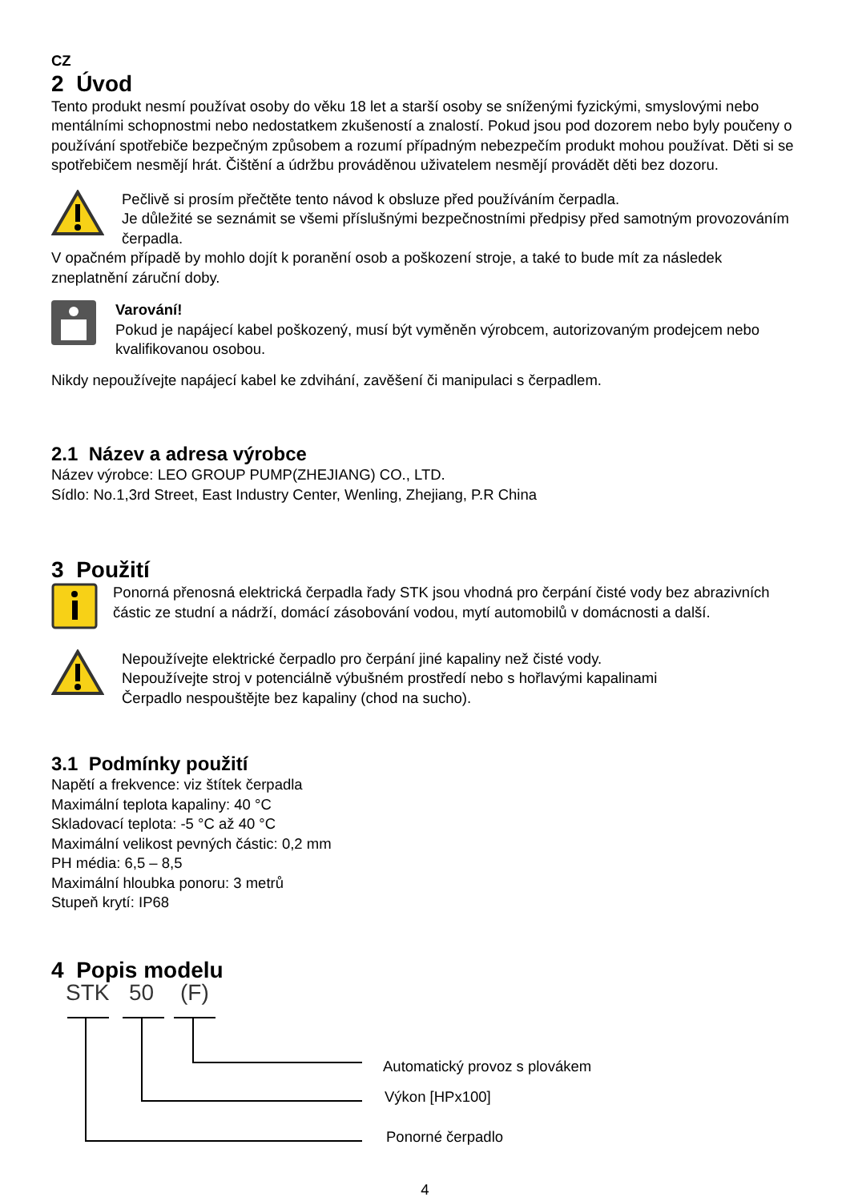CZ
2 Úvod
Tento produkt nesmí používat osoby do věku 18 let a starší osoby se sníženými fyzickými, smyslovými nebo mentálními schopnostmi nebo nedostatkem zkušeností a znalostí. Pokud jsou pod dozorem nebo byly poučeny o používání spotřebiče bezpečným způsobem a rozumí případným nebezpečím produkt mohou používat. Děti si se spotřebičem nesmějí hrát. Čištění a údržbu prováděnou uživatelem nesmějí provádět děti bez dozoru.
Pečlivě si prosím přečtěte tento návod k obsluze před používáním čerpadla.
Je důležité se seznámit se všemi příslušnými bezpečnostními předpisy před samotným provozováním čerpadla.
V opačném případě by mohlo dojít k poranění osob a poškození stroje, a také to bude mít za následek zneplatnění záruční doby.
Varování!
Pokud je napájecí kabel poškozený, musí být vyměněn výrobcem, autorizovaným prodejcem nebo kvalifikovanou osobou.
Nikdy nepoužívejte napájecí kabel ke zdvihání, zavěšení či manipulaci s čerpadlem.
2.1 Název a adresa výrobce
Název výrobce: LEO GROUP PUMP(ZHEJIANG) CO., LTD.
Sídlo: No.1,3rd Street, East Industry Center, Wenling, Zhejiang, P.R China
3 Použití
Ponorná přenosná elektrická čerpadla řady STK jsou vhodná pro čerpání čisté vody bez abrazivních částic ze studní a nádrží, domácí zásobování vodou, mytí automobilů v domácnosti a další.
Nepoužívejte elektrické čerpadlo pro čerpání jiné kapaliny než čisté vody.
Nepoužívejte stroj v potenciálně výbušném prostředí nebo s hořlavými kapalinami
Čerpadlo nespouštějte bez kapaliny (chod na sucho).
3.1 Podmínky použití
Napětí a frekvence: viz štítek čerpadla
Maximální teplota kapaliny: 40 °C
Skladovací teplota: -5 °C až 40 °C
Maximální velikost pevných částic: 0,2 mm
PH média: 6,5 – 8,5
Maximální hloubka ponoru: 3 metrů
Stupeň krytí: IP68
4 Popis modelu
STK 50 (F)
Automatický provoz s plovákem
Výkon [HPx100]
Ponorné čerpadlo
4